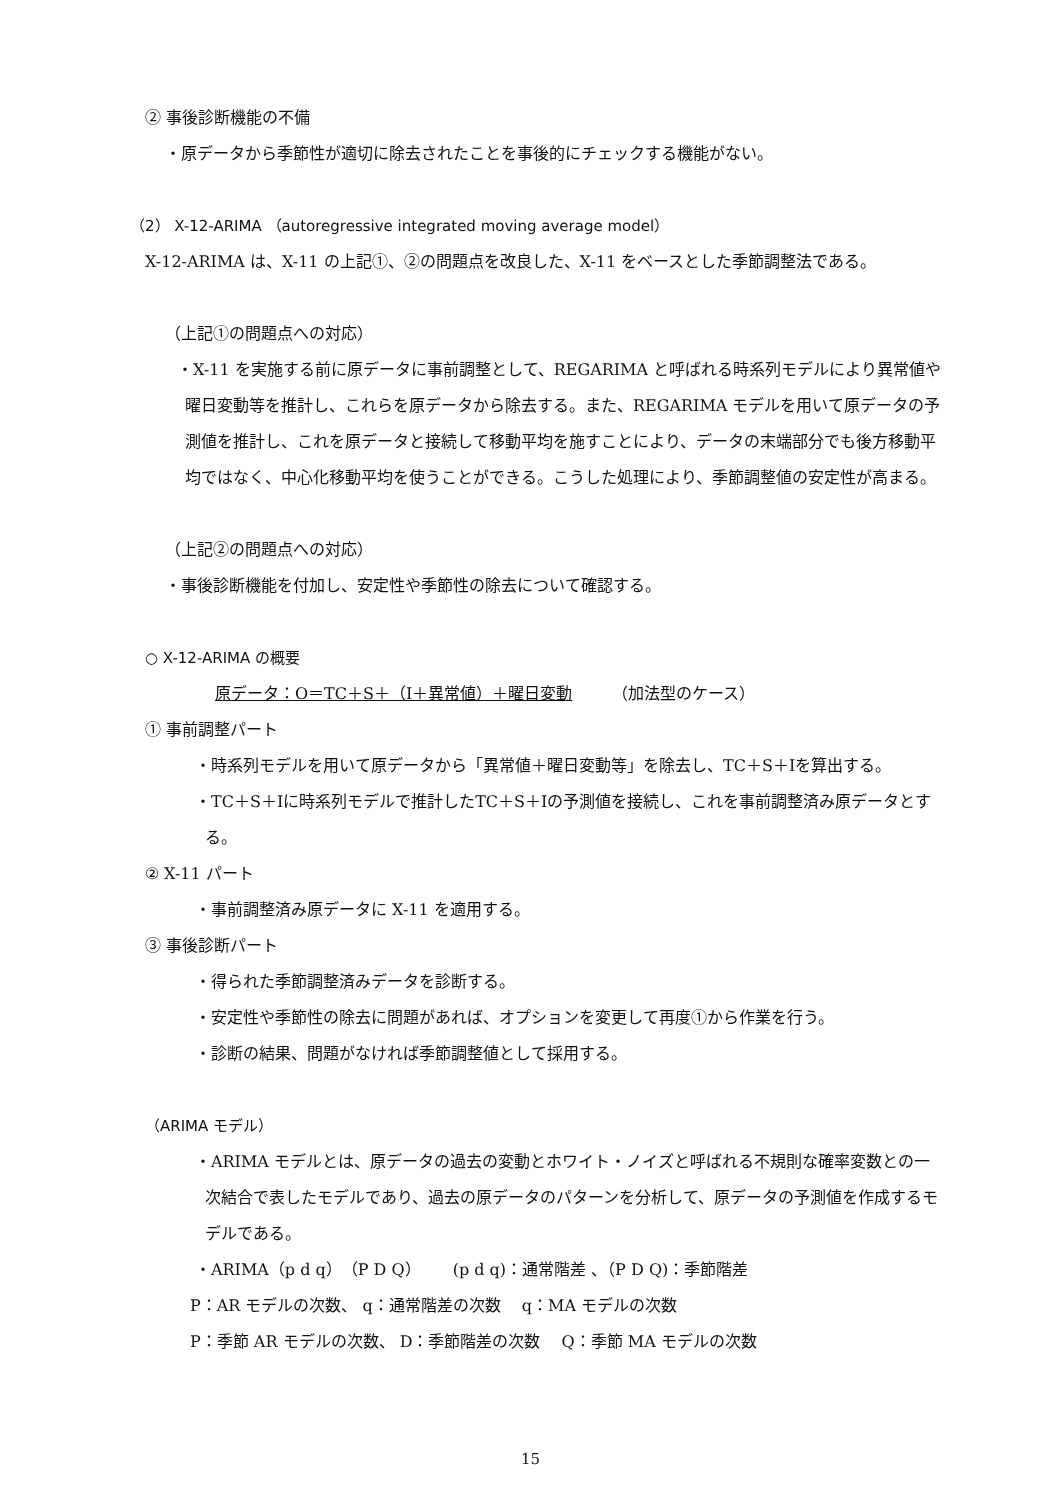② 事後診断機能の不備
・原データから季節性が適切に除去されたことを事後的にチェックする機能がない。
（2） X-12-ARIMA （autoregressive integrated moving average model）
X-12-ARIMA は、X-11 の上記①、②の問題点を改良した、X-11 をベースとした季節調整法である。
（上記①の問題点への対応）
・X-11 を実施する前に原データに事前調整として、REGARIMA と呼ばれる時系列モデルにより異常値や曜日変動等を推計し、これらを原データから除去する。また、REGARIMA モデルを用いて原データの予測値を推計し、これを原データと接続して移動平均を施すことにより、データの末端部分でも後方移動平均ではなく、中心化移動平均を使うことができる。こうした処理により、季節調整値の安定性が高まる。
（上記②の問題点への対応）
・事後診断機能を付加し、安定性や季節性の除去について確認する。
○ X-12-ARIMA の概要
原データ：O＝TC＋S＋（I＋異常値）＋曜日変動　　　（加法型のケース）
① 事前調整パート
・時系列モデルを用いて原データから「異常値＋曜日変動等」を除去し、TC＋S＋Iを算出する。
・TC＋S＋Iに時系列モデルで推計したTC＋S＋Iの予測値を接続し、これを事前調整済み原データとする。
② X-11 パート
・事前調整済み原データに X-11 を適用する。
③ 事後診断パート
・得られた季節調整済みデータを診断する。
・安定性や季節性の除去に問題があれば、オプションを変更して再度①から作業を行う。
・診断の結果、問題がなければ季節調整値として採用する。
（ARIMA モデル）
・ARIMA モデルとは、原データの過去の変動とホワイト・ノイズと呼ばれる不規則な確率変数との一次結合で表したモデルであり、過去の原データのパターンを分析して、原データの予測値を作成するモデルである。
・ARIMA（p d q）（P D Q）　　(p d q)：通常階差 、（P D Q)：季節階差
P：AR モデルの次数、 q：通常階差の次数　 q：MA モデルの次数
P：季節 AR モデルの次数、 D：季節階差の次数　 Q：季節 MA モデルの次数
15